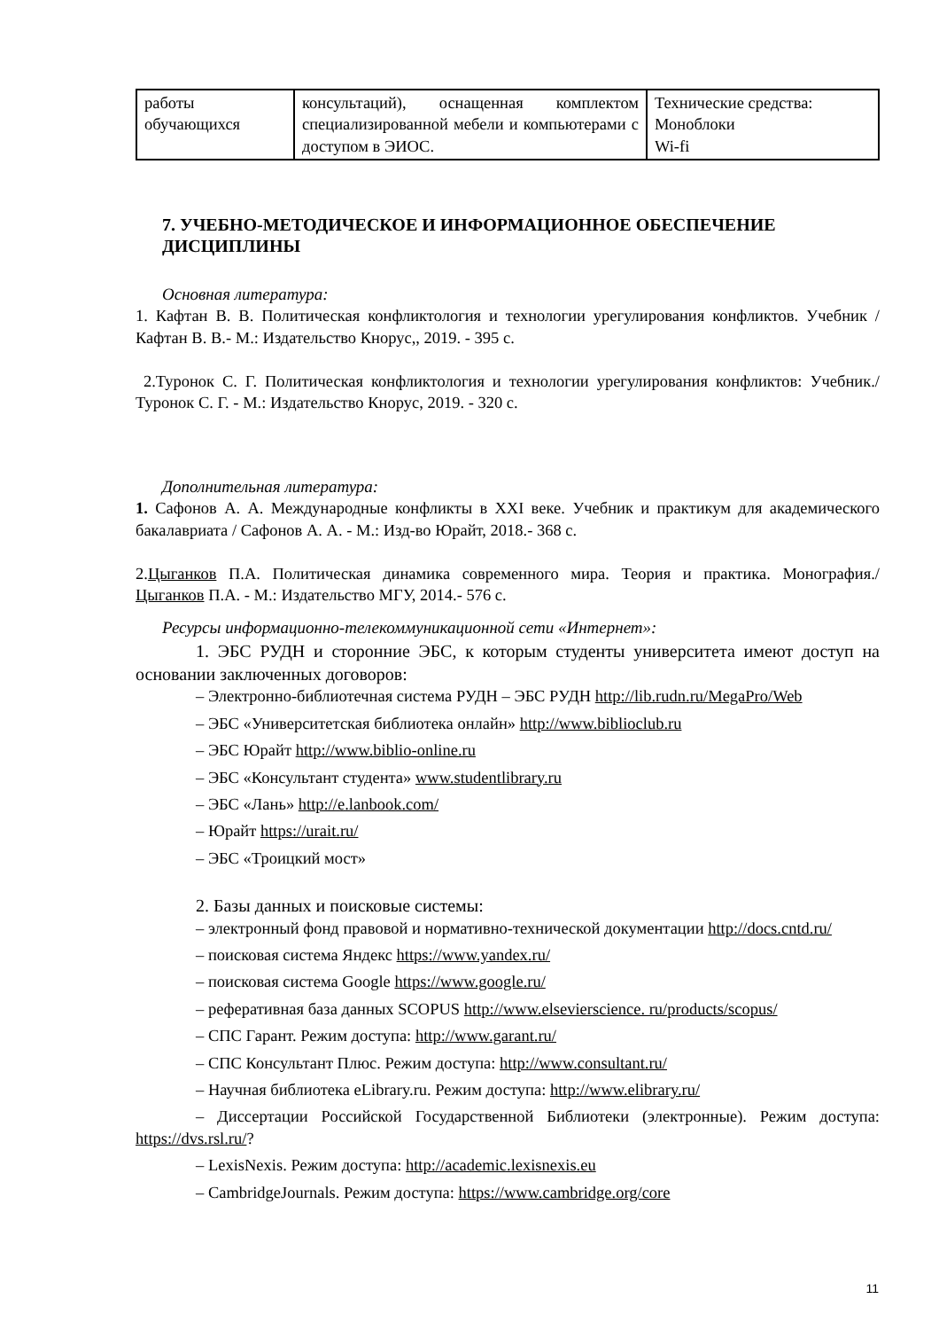| работы обучающихся | консультаций), оснащенная комплектом специализированной мебели и компьютерами с доступом в ЭИОС. | Технические средства: Моноблоки Wi-fi |
7. УЧЕБНО-МЕТОДИЧЕСКОЕ И ИНФОРМАЦИОННОЕ ОБЕСПЕЧЕНИЕ ДИСЦИПЛИНЫ
Основная литература:
1. Кафтан В. В. Политическая конфликтология и технологии урегулирования конфликтов. Учебник / Кафтан В. В.- М.: Издательство Кнорус,, 2019. - 395 с.
2.Туронок С. Г. Политическая конфликтология и технологии урегулирования конфликтов: Учебник./ Туронок С. Г. - М.: Издательство Кнорус, 2019. - 320 с.
Дополнительная литература:
1. Сафонов А. А. Международные конфликты в XXI веке. Учебник и практикум для академического бакалавриата / Сафонов А. А. - М.: Изд-во Юрайт, 2018.- 368 с.
2.Цыганков П.А. Политическая динамика современного мира. Теория и практика. Монография./ Цыганков П.А. - М.: Издательство МГУ, 2014.- 576 с.
Ресурсы информационно-телекоммуникационной сети «Интернет»:
1. ЭБС РУДН и сторонние ЭБС, к которым студенты университета имеют доступ на основании заключенных договоров:
– Электронно-библиотечная система РУДН – ЭБС РУДН http://lib.rudn.ru/MegaPro/Web
– ЭБС «Университетская библиотека онлайн» http://www.biblioclub.ru
– ЭБС Юрайт http://www.biblio-online.ru
– ЭБС «Консультант студента» www.studentlibrary.ru
– ЭБС «Лань» http://e.lanbook.com/
– Юрайт https://urait.ru/
– ЭБС «Троицкий мост»
2. Базы данных и поисковые системы:
– электронный фонд правовой и нормативно-технической документации http://docs.cntd.ru/
– поисковая система Яндекс https://www.yandex.ru/
– поисковая система Google https://www.google.ru/
– реферативная база данных SCOPUS http://www.elsevierscience. ru/products/scopus/
– СПС Гарант. Режим доступа: http://www.garant.ru/
– СПС Консультант Плюс. Режим доступа: http://www.consultant.ru/
– Научная библиотека eLibrary.ru. Режим доступа: http://www.elibrary.ru/
– Диссертации Российской Государственной Библиотеки (электронные). Режим доступа: https://dvs.rsl.ru/?
– LexisNexis. Режим доступа: http://academic.lexisnexis.eu
– CambridgeJournals. Режим доступа: https://www.cambridge.org/core
11